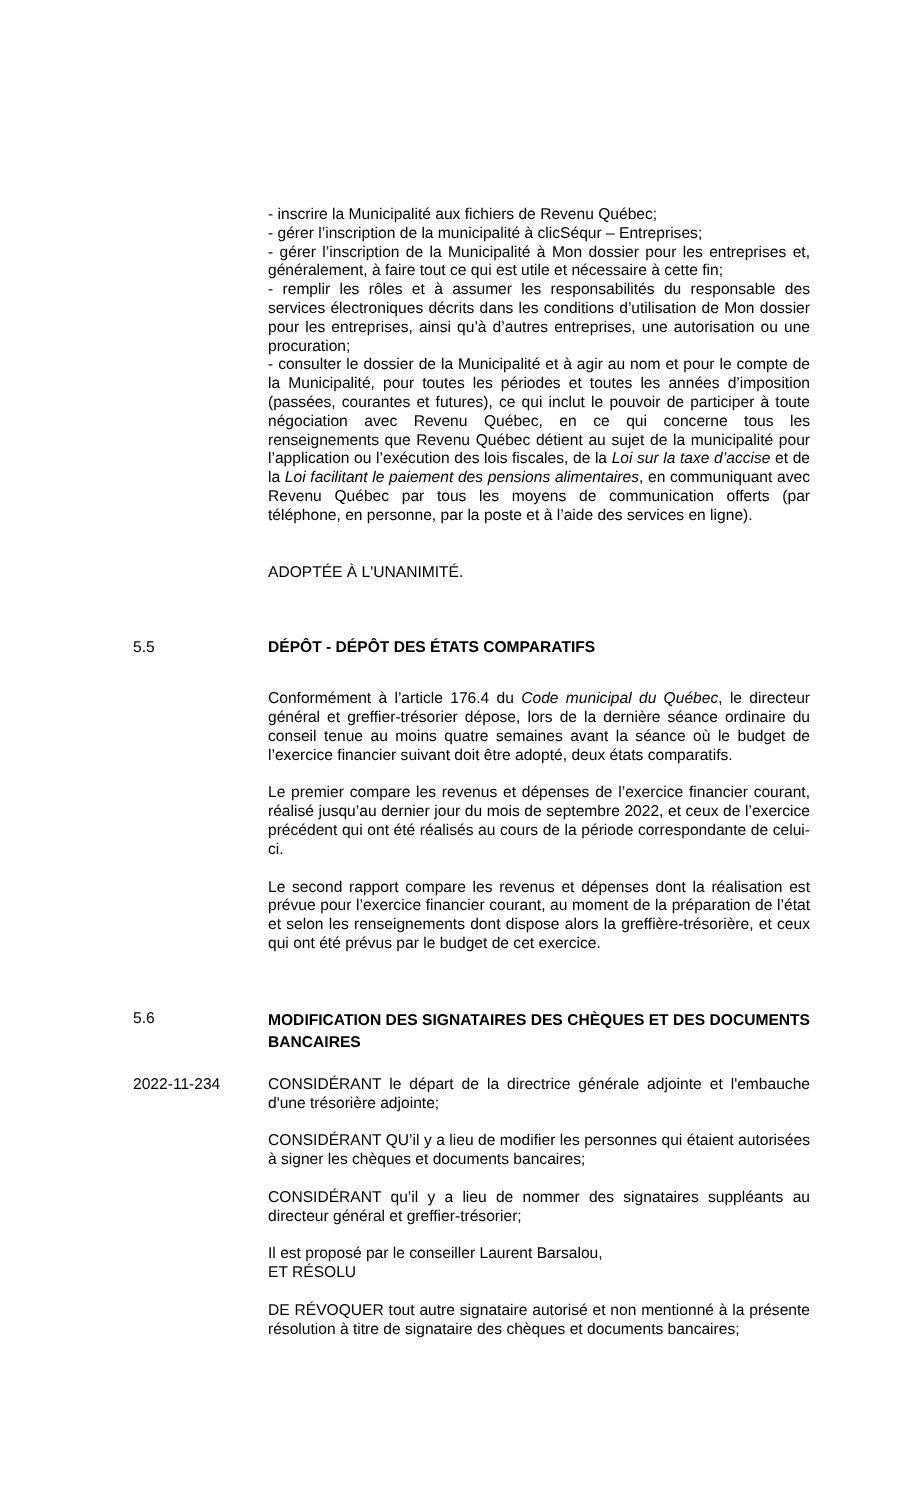- inscrire la Municipalité aux fichiers de Revenu Québec;
- gérer l’inscription de la municipalité à clicSéqur – Entreprises;
- gérer l’inscription de la Municipalité à Mon dossier pour les entreprises et, généralement, à faire tout ce qui est utile et nécessaire à cette fin;
- remplir les rôles et à assumer les responsabilités du responsable des services électroniques décrits dans les conditions d’utilisation de Mon dossier pour les entreprises, ainsi qu’à d’autres entreprises, une autorisation ou une procuration;
- consulter le dossier de la Municipalité et à agir au nom et pour le compte de la Municipalité, pour toutes les périodes et toutes les années d’imposition (passées, courantes et futures), ce qui inclut le pouvoir de participer à toute négociation avec Revenu Québec, en ce qui concerne tous les renseignements que Revenu Québec détient au sujet de la municipalité pour l’application ou l’exécution des lois fiscales, de la Loi sur la taxe d’accise et de la Loi facilitant le paiement des pensions alimentaires, en communiquant avec Revenu Québec par tous les moyens de communication offerts (par téléphone, en personne, par la poste et à l’aide des services en ligne).
ADOPTÉE À L'UNANIMITÉ.
5.5 DÉPÔT - DÉPÔT DES ÉTATS COMPARATIFS
Conformément à l’article 176.4 du Code municipal du Québec, le directeur général et greffier-trésorier dépose, lors de la dernière séance ordinaire du conseil tenue au moins quatre semaines avant la séance où le budget de l’exercice financier suivant doit être adopté, deux états comparatifs.
Le premier compare les revenus et dépenses de l’exercice financier courant, réalisé jusqu’au dernier jour du mois de septembre 2022, et ceux de l’exercice précédent qui ont été réalisés au cours de la période correspondante de celui-ci.
Le second rapport compare les revenus et dépenses dont la réalisation est prévue pour l’exercice financier courant, au moment de la préparation de l’état et selon les renseignements dont dispose alors la greffière-trésorière, et ceux qui ont été prévus par le budget de cet exercice.
5.6
MODIFICATION DES SIGNATAIRES DES CHÈQUES ET DES DOCUMENTS BANCAIRES
2022-11-234 CONSIDÉRANT le départ de la directrice générale adjointe et l'embauche d'une trésorière adjointe;
CONSIDÉRANT QU’il y a lieu de modifier les personnes qui étaient autorisées à signer les chèques et documents bancaires;
CONSIDÉRANT qu’il y a lieu de nommer des signataires suppléants au directeur général et greffier-trésorier;
Il est proposé par le conseiller Laurent Barsalou,
ET RÉSOLU
DE RÉVOQUER tout autre signataire autorisé et non mentionné à la présente résolution à titre de signataire des chèques et documents bancaires;